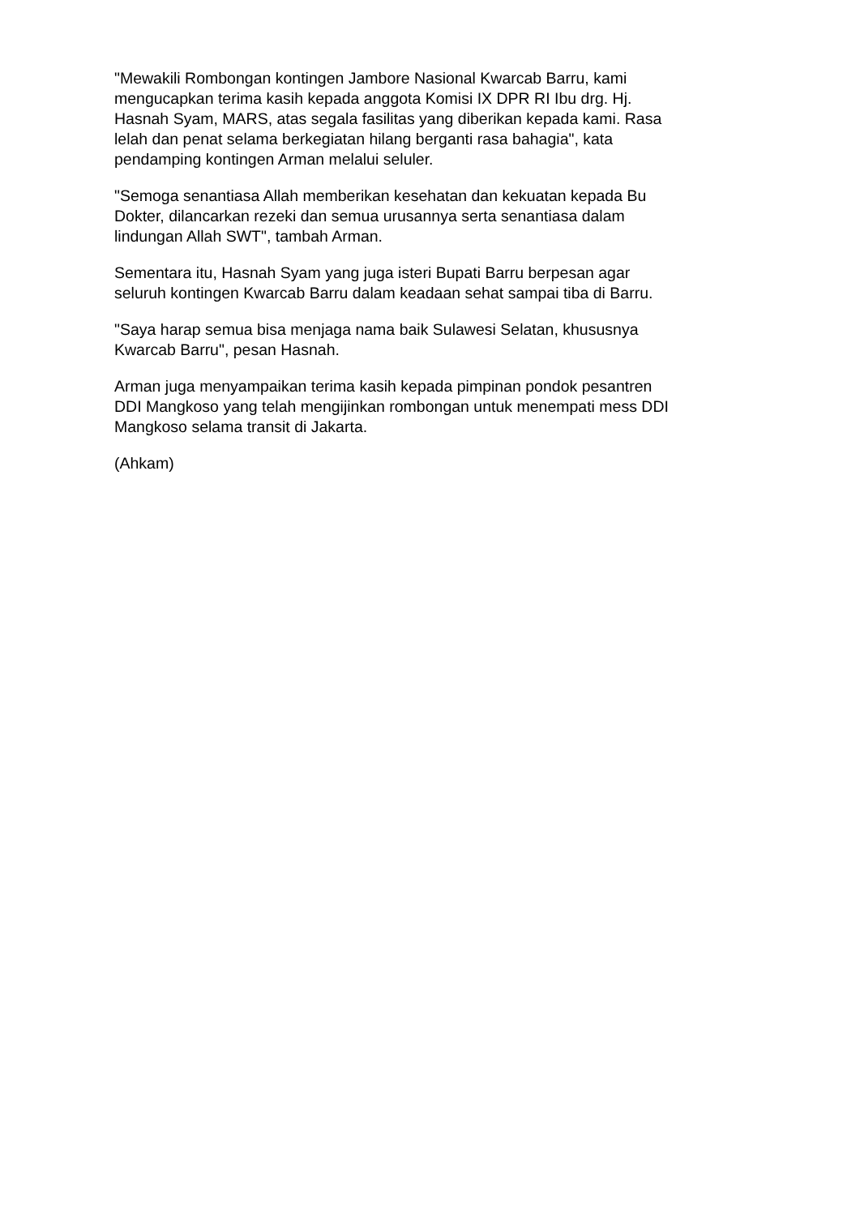"Mewakili Rombongan kontingen Jambore Nasional Kwarcab Barru, kami mengucapkan terima kasih kepada anggota Komisi IX DPR RI Ibu drg. Hj. Hasnah Syam, MARS, atas segala fasilitas yang diberikan kepada kami. Rasa lelah dan penat selama berkegiatan hilang berganti rasa bahagia", kata pendamping kontingen Arman melalui seluler.
"Semoga senantiasa Allah memberikan kesehatan dan kekuatan kepada Bu Dokter, dilancarkan rezeki dan semua urusannya serta senantiasa dalam lindungan Allah SWT", tambah Arman.
Sementara itu, Hasnah Syam yang juga isteri Bupati Barru berpesan agar seluruh kontingen Kwarcab Barru dalam keadaan sehat sampai tiba di Barru.
"Saya harap semua bisa menjaga nama baik Sulawesi Selatan, khususnya Kwarcab Barru", pesan Hasnah.
Arman juga menyampaikan terima kasih kepada pimpinan pondok pesantren DDI Mangkoso yang telah mengijinkan rombongan untuk menempati mess DDI Mangkoso selama transit di Jakarta.
(Ahkam)